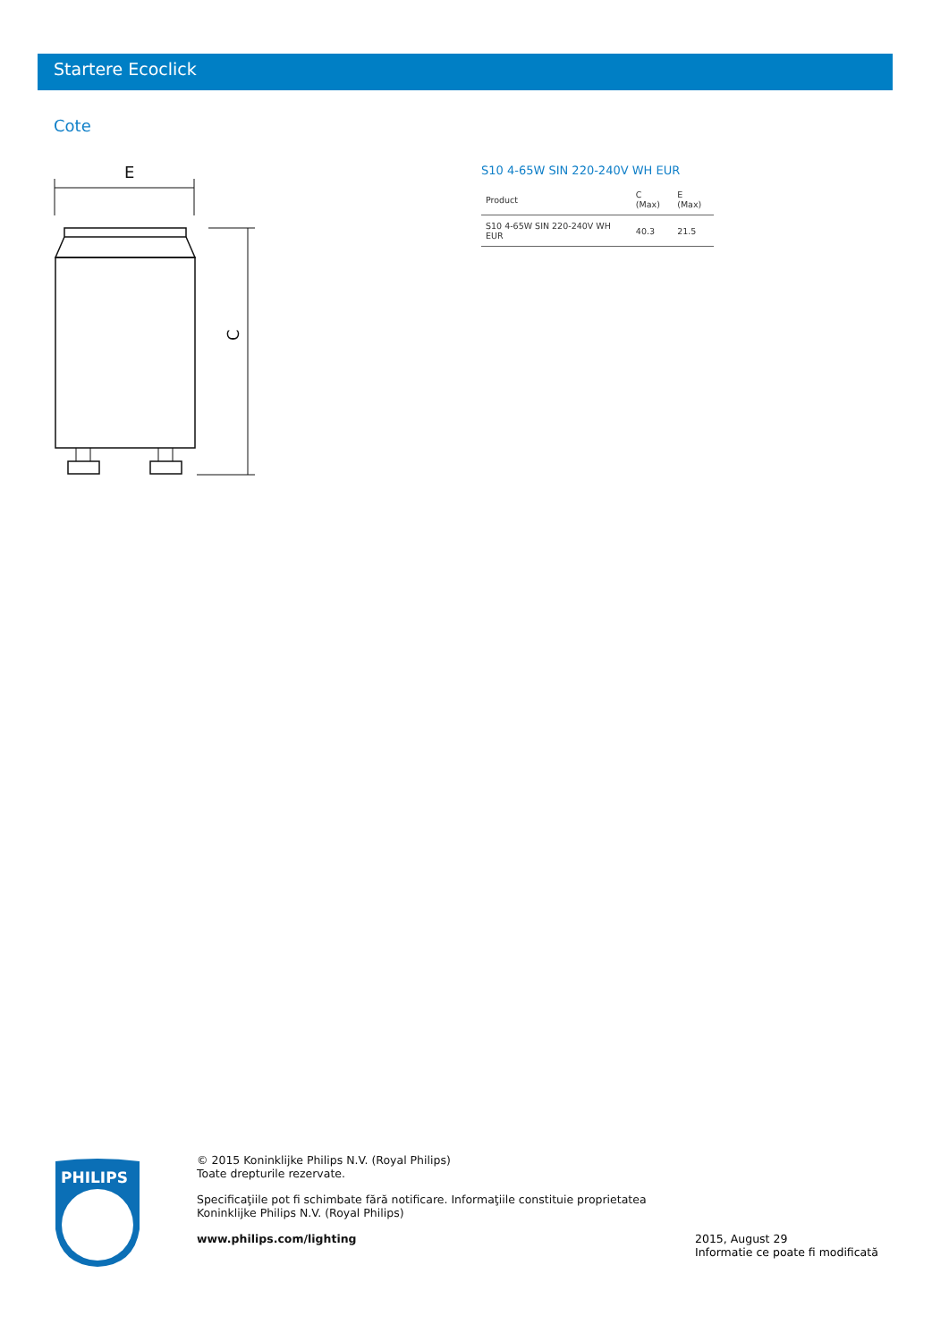Startere Ecoclick
Cote
E
C
S10 4-65W SIN 220-240V WH EUR
| Product | C (Max) | E (Max) |
| --- | --- | --- |
| S10 4-65W SIN 220-240V WH EUR | 40.3 | 21.5 |
PHILIPS
© 2015 Koninklijke Philips N.V. (Royal Philips)
Toate drepturile rezervate.
Specificaţiile pot fi schimbate fără notificare. Informaţiile constituie proprietatea Koninklijke Philips N.V. (Royal Philips)
www.philips.com/lighting
2015, August 29
Informatie ce poate fi modificată